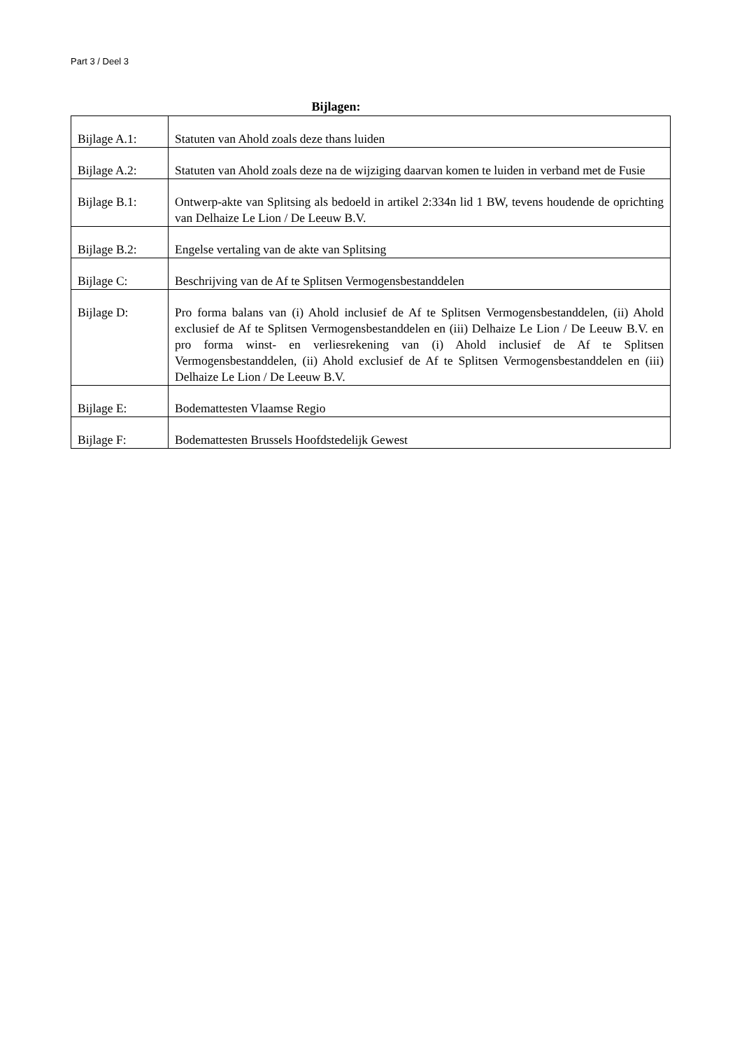Part 3 / Deel 3
Bijlagen:
| Bijlage A.1: | Statuten van Ahold zoals deze thans luiden |
| Bijlage A.2: | Statuten van Ahold zoals deze na de wijziging daarvan komen te luiden in verband met de Fusie |
| Bijlage B.1: | Ontwerp-akte van Splitsing als bedoeld in artikel 2:334n lid 1 BW, tevens houdende de oprichting van Delhaize Le Lion / De Leeuw B.V. |
| Bijlage B.2: | Engelse vertaling van de akte van Splitsing |
| Bijlage C: | Beschrijving van de Af te Splitsen Vermogensbestanddelen |
| Bijlage D: | Pro forma balans van (i) Ahold inclusief de Af te Splitsen Vermogensbestanddelen, (ii) Ahold exclusief de Af te Splitsen Vermogensbestanddelen en (iii) Delhaize Le Lion / De Leeuw B.V. en pro forma winst- en verliesrekening van (i) Ahold inclusief de Af te Splitsen Vermogensbestanddelen, (ii) Ahold exclusief de Af te Splitsen Vermogensbestanddelen en (iii) Delhaize Le Lion / De Leeuw B.V. |
| Bijlage E: | Bodemattesten Vlaamse Regio |
| Bijlage F: | Bodemattesten Brussels Hoofdstedelijk Gewest |